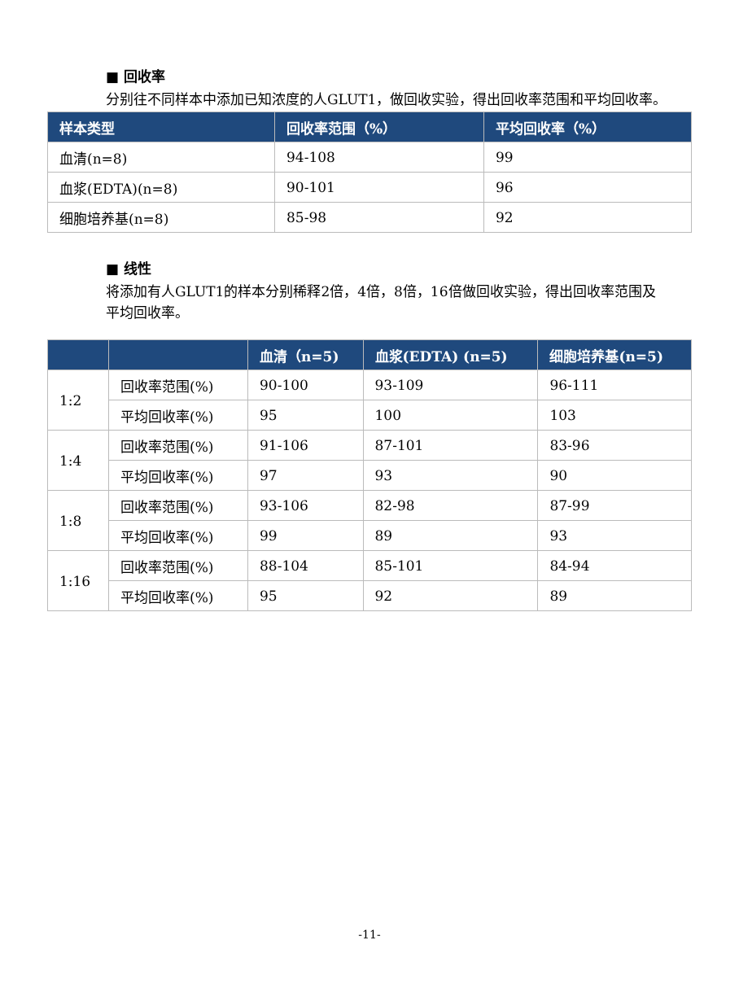■ 回收率
分别往不同样本中添加已知浓度的人GLUT1，做回收实验，得出回收率范围和平均回收率。
| 样本类型 | 回收率范围（%） | 平均回收率（%） |
| --- | --- | --- |
| 血清(n=8) | 94-108 | 99 |
| 血浆(EDTA)(n=8) | 90-101 | 96 |
| 细胞培养基(n=8) | 85-98 | 92 |
■ 线性
将添加有人GLUT1的样本分别稀释2倍，4倍，8倍，16倍做回收实验，得出回收率范围及平均回收率。
| | | 血清（n=5) | 血浆(EDTA) (n=5) | 细胞培养基(n=5) |
| --- | --- | --- | --- | --- |
| 1:2 | 回收率范围(%) | 90-100 | 93-109 | 96-111 |
| | 平均回收率(%) | 95 | 100 | 103 |
| 1:4 | 回收率范围(%) | 91-106 | 87-101 | 83-96 |
| | 平均回收率(%) | 97 | 93 | 90 |
| 1:8 | 回收率范围(%) | 93-106 | 82-98 | 87-99 |
| | 平均回收率(%) | 99 | 89 | 93 |
| 1:16 | 回收率范围(%) | 88-104 | 85-101 | 84-94 |
| | 平均回收率(%) | 95 | 92 | 89 |
-11-